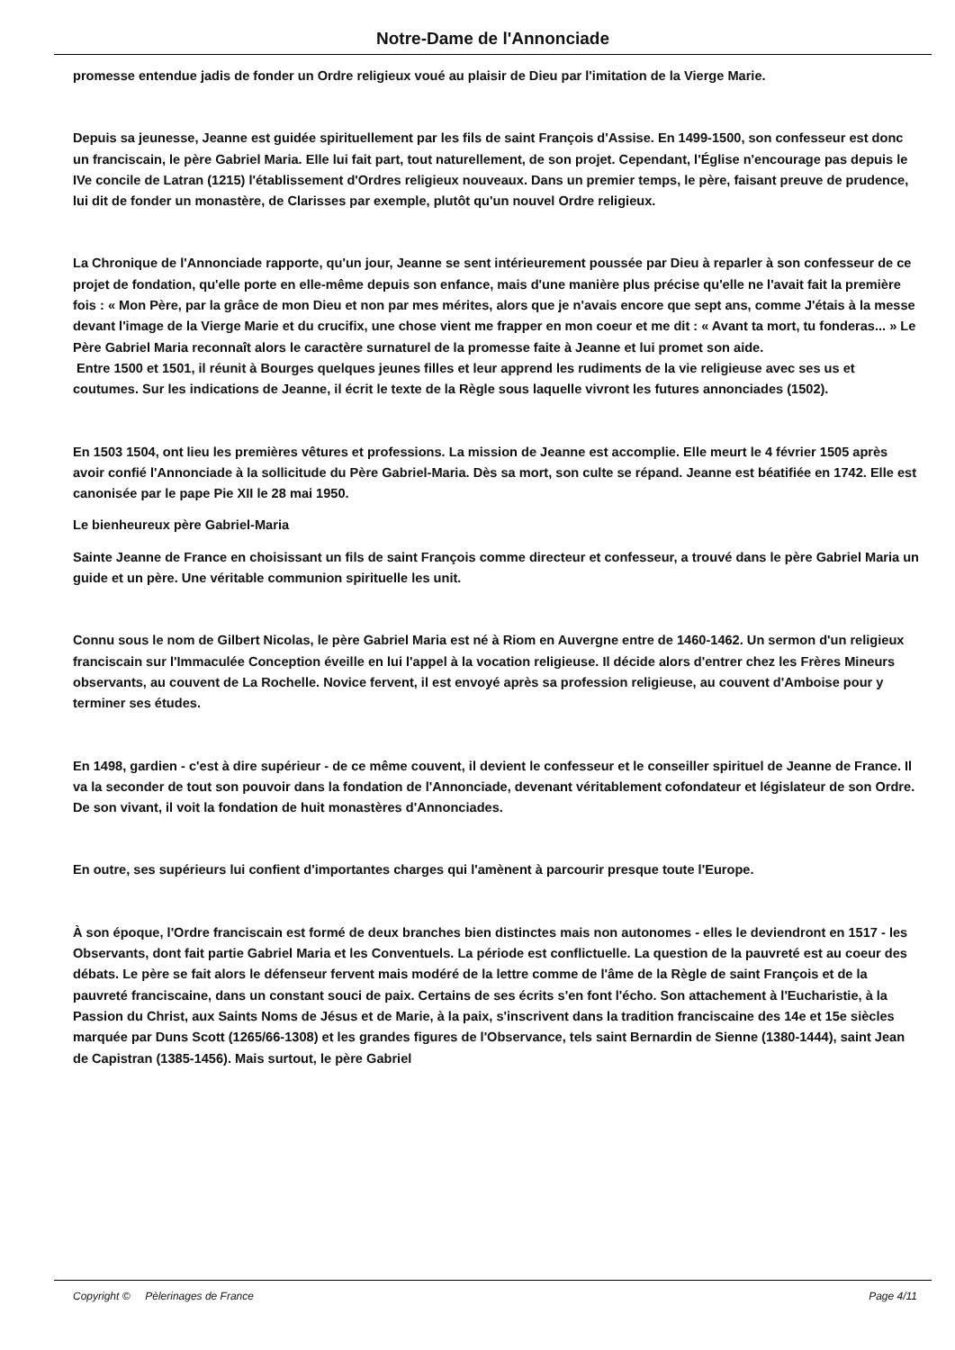Notre-Dame de l'Annonciade
promesse entendue jadis de fonder un Ordre religieux voué au plaisir de Dieu par l'imitation de la Vierge Marie.
Depuis sa jeunesse, Jeanne est guidée spirituellement par les fils de saint François d'Assise. En 1499-1500, son confesseur est donc un franciscain, le père Gabriel Maria. Elle lui fait part, tout naturellement, de son projet. Cependant, l'Église n'encourage pas depuis le IVe concile de Latran (1215) l'établissement d'Ordres religieux nouveaux. Dans un premier temps, le père, faisant preuve de prudence, lui dit de fonder un monastère, de Clarisses par exemple, plutôt qu'un nouvel Ordre religieux.
La Chronique de l'Annonciade rapporte, qu'un jour, Jeanne se sent intérieurement poussée par Dieu à reparler à son confesseur de ce projet de fondation, qu'elle porte en elle-même depuis son enfance, mais d'une manière plus précise qu'elle ne l'avait fait la première fois : « Mon Père, par la grâce de mon Dieu et non par mes mérites, alors que je n'avais encore que sept ans, comme J'étais à la messe devant l'image de la Vierge Marie et du crucifix, une chose vient me frapper en mon coeur et me dit : « Avant ta mort, tu fonderas... » Le Père Gabriel Maria reconnaît alors le caractère surnaturel de la promesse faite à Jeanne et lui promet son aide.
Entre 1500 et 1501, il réunit à Bourges quelques jeunes filles et leur apprend les rudiments de la vie religieuse avec ses us et coutumes. Sur les indications de Jeanne, il écrit le texte de la Règle sous laquelle vivront les futures annonciades (1502).
En 1503 1504, ont lieu les premières vêtures et professions. La mission de Jeanne est accomplie. Elle meurt le 4 février 1505 après avoir confié l'Annonciade à la sollicitude du Père Gabriel-Maria. Dès sa mort, son culte se répand. Jeanne est béatifiée en 1742. Elle est canonisée par le pape Pie XII le 28 mai 1950.
Le bienheureux père Gabriel-Maria
Sainte Jeanne de France en choisissant un fils de saint François comme directeur et confesseur, a trouvé dans le père Gabriel Maria un guide et un père. Une véritable communion spirituelle les unit.
Connu sous le nom de Gilbert Nicolas, le père Gabriel Maria est né à Riom en Auvergne entre de 1460-1462. Un sermon d'un religieux franciscain sur l'Immaculée Conception éveille en lui l'appel à la vocation religieuse. Il décide alors d'entrer chez les Frères Mineurs observants, au couvent de La Rochelle. Novice fervent, il est envoyé après sa profession religieuse, au couvent d'Amboise pour y terminer ses études.
En 1498, gardien - c'est à dire supérieur - de ce même couvent, il devient le confesseur et le conseiller spirituel de Jeanne de France. Il va la seconder de tout son pouvoir dans la fondation de l'Annonciade, devenant véritablement cofondateur et législateur de son Ordre. De son vivant, il voit la fondation de huit monastères d'Annonciades.
En outre, ses supérieurs lui confient d'importantes charges qui l'amènent à parcourir presque toute l'Europe.
À son époque, l'Ordre franciscain est formé de deux branches bien distinctes mais non autonomes - elles le deviendront en 1517 - les Observants, dont fait partie Gabriel Maria et les Conventuels. La période est conflictuelle. La question de la pauvreté est au coeur des débats. Le père se fait alors le défenseur fervent mais modéré de la lettre comme de l'âme de la Règle de saint François et de la pauvreté franciscaine, dans un constant souci de paix. Certains de ses écrits s'en font l'écho. Son attachement à l'Eucharistie, à la Passion du Christ, aux Saints Noms de Jésus et de Marie, à la paix, s'inscrivent dans la tradition franciscaine des 14e et 15e siècles marquée par Duns Scott (1265/66-1308) et les grandes figures de l'Observance, tels saint Bernardin de Sienne (1380-1444), saint Jean de Capistran (1385-1456). Mais surtout, le père Gabriel
Copyright © Pèlerinages de France Page 4/11